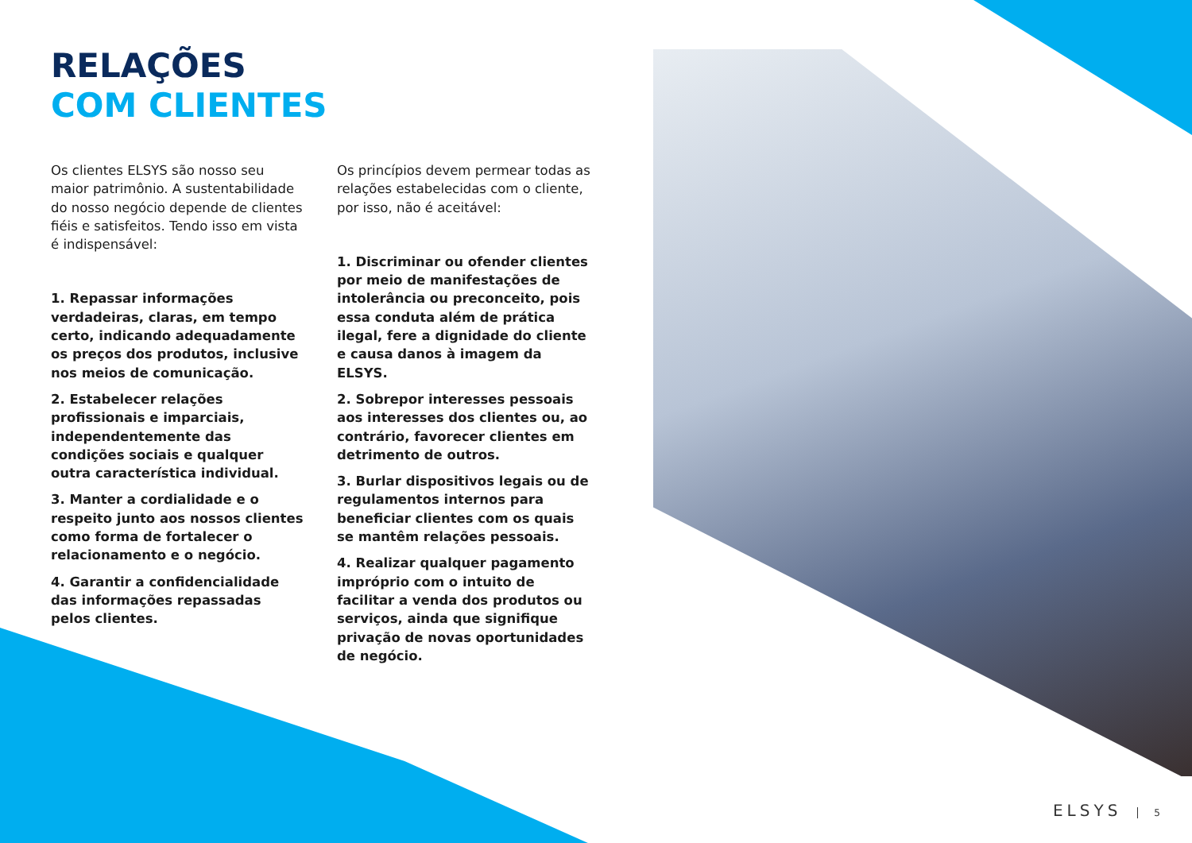RELAÇÕES
COM CLIENTES
Os clientes ELSYS são nosso seu maior patrimônio. A sustentabilidade do nosso negócio depende de clientes fiéis e satisfeitos. Tendo isso em vista é indispensável:
1. Repassar informações verdadeiras, claras, em tempo certo, indicando adequadamente os preços dos produtos, inclusive nos meios de comunicação.
2. Estabelecer relações profissionais e imparciais, independentemente das condições sociais e qualquer outra característica individual.
3. Manter a cordialidade e o respeito junto aos nossos clientes como forma de fortalecer o relacionamento e o negócio.
4. Garantir a confidencialidade das informações repassadas pelos clientes.
Os princípios devem permear todas as relações estabelecidas com o cliente, por isso, não é aceitável:
1. Discriminar ou ofender clientes por meio de manifestações de intolerância ou preconceito, pois essa conduta além de prática ilegal, fere a dignidade do cliente e causa danos à imagem da ELSYS.
2. Sobrepor interesses pessoais aos interesses dos clientes ou, ao contrário, favorecer clientes em detrimento de outros.
3. Burlar dispositivos legais ou de regulamentos internos para beneficiar clientes com os quais se mantêm relações pessoais.
4. Realizar qualquer pagamento impróprio com o intuito de facilitar a venda dos produtos ou serviços, ainda que signifique privação de novas oportunidades de negócio.
ELSYS 5